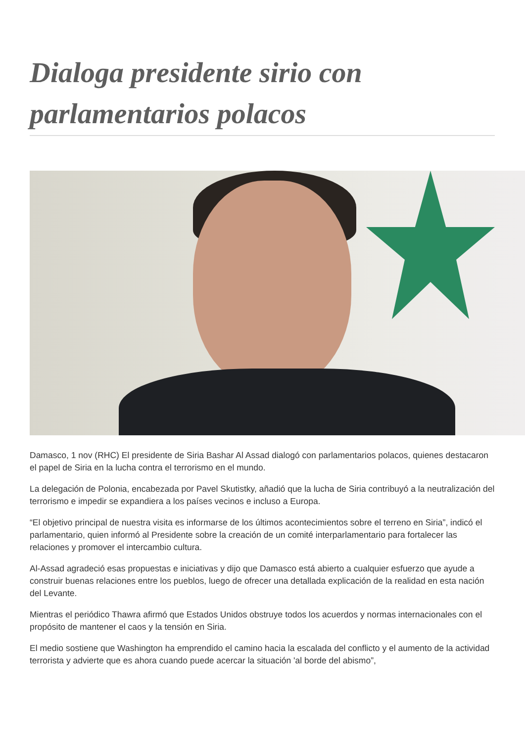Dialoga presidente sirio con parlamentarios polacos
Damasco, 1 nov (RHC) El presidente de Siria Bashar Al Assad dialogó con parlamentarios polacos, quienes destacaron el papel de Siria en la lucha contra el terrorismo en el mundo.
La delegación de Polonia, encabezada por Pavel Skutistky, añadió que la lucha de Siria contribuyó a la neutralización del terrorismo e impedir se expandiera a los países vecinos e incluso a Europa.
“El objetivo principal de nuestra visita es informarse de los últimos acontecimientos sobre el terreno en Siria”, indicó el parlamentario, quien informó al Presidente sobre la creación de un comité interparlamentario para fortalecer las relaciones y promover el intercambio cultura.
Al-Assad agradeció esas propuestas e iniciativas y dijo que Damasco está abierto a cualquier esfuerzo que ayude a construir buenas relaciones entre los pueblos, luego de ofrecer una detallada explicación de la realidad en esta nación del Levante.
Mientras el periódico Thawra afirmó que Estados Unidos obstruye todos los acuerdos y normas internacionales con el propósito de mantener el caos y la tensión en Siria.
El medio sostiene que Washington ha emprendido el camino hacia la escalada del conflicto y el aumento de la actividad terrorista y advierte que es ahora cuando puede acercar la situación 'al borde del abismo”,